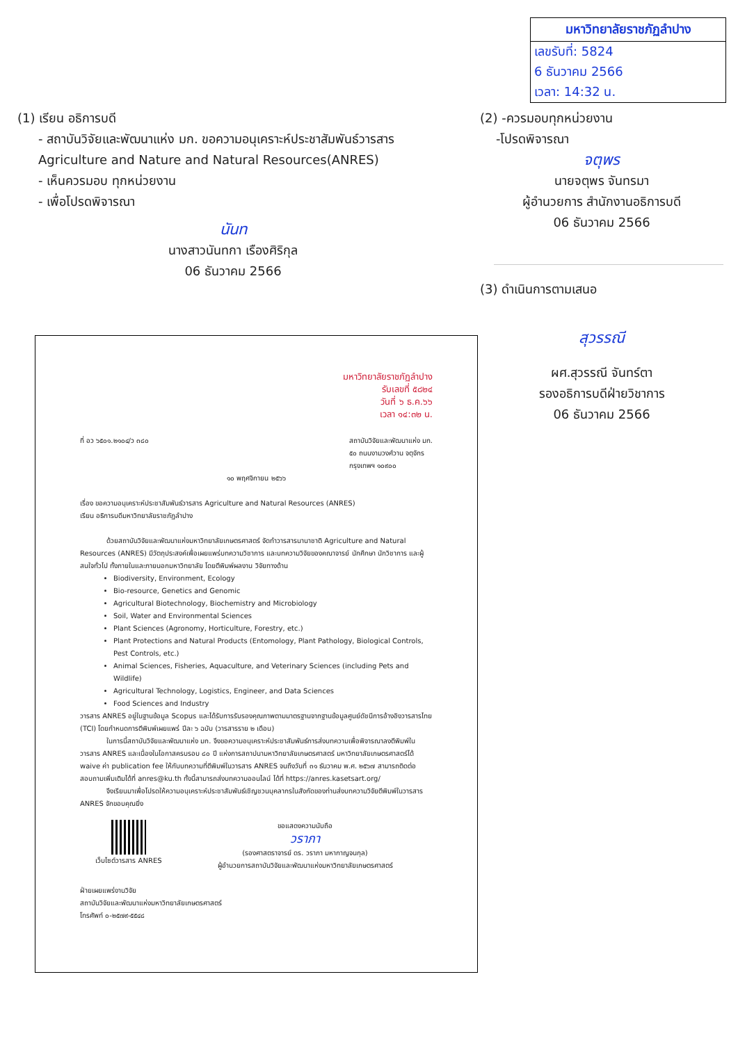มหาวิทยาลัยราชภัฏลำปาง
เลขรับที่: 5824
6 ธันวาคม 2566
เวลา: 14:32 น.
(1) เรียน อธิการบดี
- สถาบันวิจัยและพัฒนาแห่ง มก. ขอความอนุเคราะห์ประชาสัมพันธ์วารสาร Agriculture and Nature and Natural Resources(ANRES)
- เห็นควรมอบ ทุกหน่วยงาน
- เพื่อโปรดพิจารณา
นันท
นางสาวนันทกา เรืองศิริกุล
06 ธันวาคม 2566
(2) -ควรมอบทุกหน่วยงาน
-โปรดพิจารณา
จตุพร
นายจตุพร จันทรมา
ผู้อำนวยการ สำนักงานอธิการบดี
06 ธันวาคม 2566
(3) ดำเนินการตามเสนอ
สุวรรณี
ผศ.สุวรรณี จันทร์ตา
รองอธิการบดีฝ่ายวิชาการ
06 ธันวาคม 2566
มหาวิทยาลัยราชภัฏลำปาง
รับเลขที่ ๕๘๒๔
วันที่ ๖ ธ.ค.๖๖
เวลา ๑๔:๓๒ น.
ที่ อว ๖๕๐๑.๒๑๐๔/ว ๓๘๐ สถาบันวิจัยและพัฒนาแห่ง มก.
๕๐ ถนนงามวงศ์วาน จตุจักร
กรุงเทพฯ ๑๐๙๐๐
๑๐ พฤศจิกายน ๒๕๖๖
เรื่อง ขอความอนุเคราะห์ประชาสัมพันธ์วารสาร Agriculture and Natural Resources (ANRES)
เรียน อธิการบดีมหาวิทยาลัยราชภัฏลำปาง
ด้วยสถาบันวิจัยและพัฒนาแห่งมหาวิทยาลัยเกษตรศาสตร์ จัดทำวารสารนานาชาติ Agriculture and Natural Resources (ANRES) มีวัตถุประสงค์เพื่อเผยแพร่บทความวิชาการ และบทความวิจัยของคณาจารย์ นักศึกษา นักวิชาการ และผู้สนใจทั่วไป ทั้งภายในและภายนอกมหาวิทยาลัย โดยตีพิมพ์ผลงาน วิจัยทางด้าน
Biodiversity, Environment, Ecology
Bio-resource, Genetics and Genomic
Agricultural Biotechnology, Biochemistry and Microbiology
Soil, Water and Environmental Sciences
Plant Sciences (Agronomy, Horticulture, Forestry, etc.)
Plant Protections and Natural Products (Entomology, Plant Pathology, Biological Controls, Pest Controls, etc.)
Animal Sciences, Fisheries, Aquaculture, and Veterinary Sciences (including Pets and Wildlife)
Agricultural Technology, Logistics, Engineer, and Data Sciences
Food Sciences and Industry
วารสาร ANRES อยู่ในฐานข้อมูล Scopus และได้รับการรับรองคุณภาพตามมาตรฐานจากฐานข้อมูลศูนย์ดัชนีการอ้างอิงวารสารไทย (TCI) โดยกำหนดการตีพิมพ์เผยแพร่ ปีละ ๖ ฉบับ (วารสารราย ๒ เดือน)
ในการนี้สถาบันวิจัยและพัฒนาแห่ง มก. จึงขอความอนุเคราะห์ประชาสัมพันธ์การส่งบทความเพื่อพิจารณาลงตีพิมพ์ในวารสาร ANRES และเนื่องในโอกาสครบรอบ ๘๐ ปี แห่งการสถาปนามหาวิทยาลัยเกษตรศาสตร์ มหาวิทยาลัยเกษตรศาสตร์ได้ waive ค่า publication fee ให้กับบทความที่ตีพิมพ์ในวารสาร ANRES จนถึงวันที่ ๓๑ ธันวาคม พ.ศ. ๒๕๖๗ สามารถติดต่อสอบถามเพิ่มเติมได้ที่ anres@ku.th ทั้งนี้สามารถส่งบทความออนไลน์ ได้ที่ https://anres.kasetsart.org/
จึงเรียนมาเพื่อโปรดให้ความอนุเคราะห์ประชาสัมพันธ์เชิญชวนบุคลากรในสังกัดของท่านส่งบทความวิจัยตีพิมพ์ในวารสาร ANRES จักขอบคุณยิ่ง
เว็บไซต์วารสาร ANRES ขอแสดงความนับถือ
วราภา
(รองศาสตราจารย์ ดร. วราภา มหากาญจนกุล)
ผู้อำนวยการสถาบันวิจัยและพัฒนาแห่งมหาวิทยาลัยเกษตรศาสตร์
ฝ่ายเผยแพร่งานวิจัย
สถาบันวิจัยและพัฒนาแห่งมหาวิทยาลัยเกษตรศาสตร์
โทรศัพท์ ๐-๒๕๗๙-๕๕๔๘